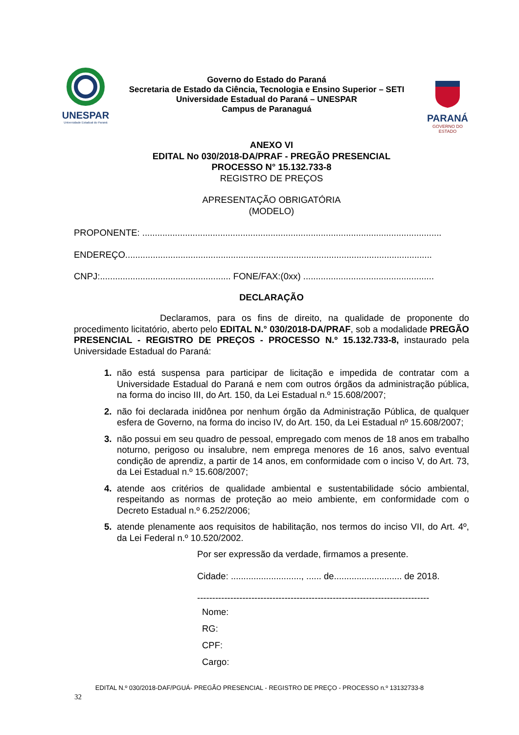UNESPAR
Universidade Estadual do Paraná
Governo do Estado do Paraná
Secretaria de Estado da Ciência, Tecnologia e Ensino Superior – SETI
Universidade Estadual do Paraná – UNESPAR
Campus de Paranaguá
PARANÁ
GOVERNO DO ESTADO
ANEXO VI
EDITAL No 030/2018-DA/PRAF - PREGÃO PRESENCIAL
PROCESSO N° 15.132.733-8
REGISTRO DE PREÇOS
APRESENTAÇÃO OBRIGATÓRIA
(MODELO)
PROPONENTE: .......................................................................................................................
ENDEREÇO..........................................................................................................................
CNPJ:.................................................... FONE/FAX:(0xx) ....................................................
DECLARAÇÃO
Declaramos, para os fins de direito, na qualidade de proponente do procedimento licitatório, aberto pelo EDITAL N.° 030/2018-DA/PRAF, sob a modalidade PREGÃO PRESENCIAL - REGISTRO DE PREÇOS - PROCESSO N.º 15.132.733-8, instaurado pela Universidade Estadual do Paraná:
1. não está suspensa para participar de licitação e impedida de contratar com a Universidade Estadual do Paraná e nem com outros órgãos da administração pública, na forma do inciso III, do Art. 150, da Lei Estadual n.º 15.608/2007;
2. não foi declarada inidônea por nenhum órgão da Administração Pública, de qualquer esfera de Governo, na forma do inciso IV, do Art. 150, da Lei Estadual nº 15.608/2007;
3. não possui em seu quadro de pessoal, empregado com menos de 18 anos em trabalho noturno, perigoso ou insalubre, nem emprega menores de 16 anos, salvo eventual condição de aprendiz, a partir de 14 anos, em conformidade com o inciso V, do Art. 73, da Lei Estadual n.º 15.608/2007;
4. atende aos critérios de qualidade ambiental e sustentabilidade sócio ambiental, respeitando as normas de proteção ao meio ambiente, em conformidade com o Decreto Estadual n.º 6.252/2006;
5. atende plenamente aos requisitos de habilitação, nos termos do inciso VII, do Art. 4º, da Lei Federal n.º 10.520/2002.
Por ser expressão da verdade, firmamos a presente.
Cidade: ............................, ...... de........................... de 2018.
-----------------------------------------------------------------------------
Nome:
RG:
CPF:
Cargo:
EDITAL N.º 030/2018-DAF/PGUÁ- PREGÃO PRESENCIAL - REGISTRO DE PREÇO - PROCESSO n.º 13132733-8
32